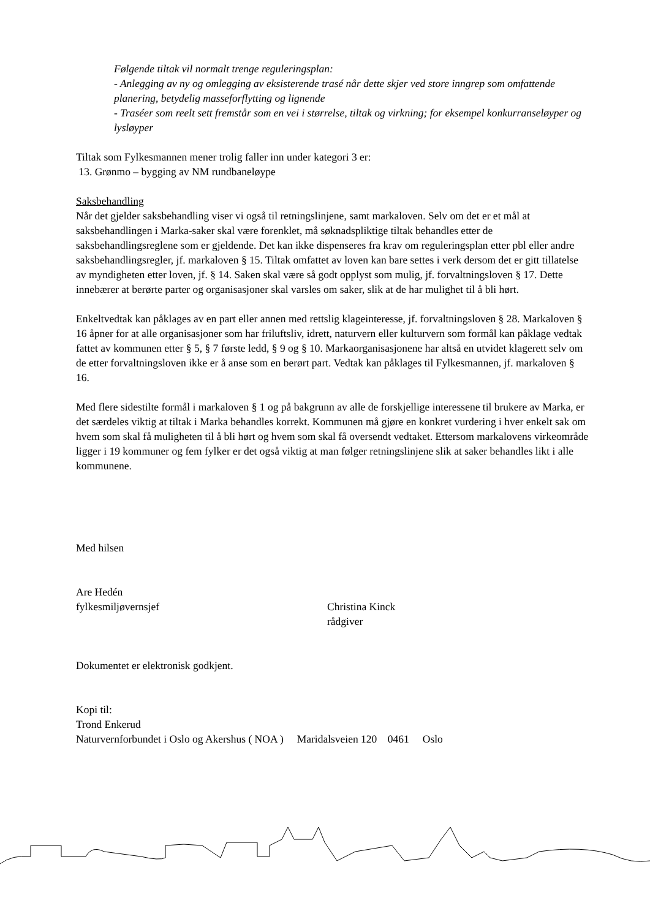Følgende tiltak vil normalt trenge reguleringsplan:
- Anlegging av ny og omlegging av eksisterende trasé når dette skjer ved store inngrep som omfattende planering, betydelig masseforflytting og lignende
- Traséer som reelt sett fremstår som en vei i størrelse, tiltak og virkning; for eksempel konkurranseløyper og lysløyper
Tiltak som Fylkesmannen mener trolig faller inn under kategori 3 er:
13. Grønmo – bygging av NM rundbaneløype
Saksbehandling
Når det gjelder saksbehandling viser vi også til retningslinjene, samt markaloven. Selv om det er et mål at saksbehandlingen i Marka-saker skal være forenklet, må søknadspliktige tiltak behandles etter de saksbehandlingsreglene som er gjeldende. Det kan ikke dispenseres fra krav om reguleringsplan etter pbl eller andre saksbehandlingsregler, jf. markaloven § 15. Tiltak omfattet av loven kan bare settes i verk dersom det er gitt tillatelse av myndigheten etter loven, jf. § 14. Saken skal være så godt opplyst som mulig, jf. forvaltningsloven § 17. Dette innebærer at berørte parter og organisasjoner skal varsles om saker, slik at de har mulighet til å bli hørt.
Enkeltvedtak kan påklages av en part eller annen med rettslig klageinteresse, jf. forvaltningsloven § 28. Markaloven § 16 åpner for at alle organisasjoner som har friluftsliv, idrett, naturvern eller kulturvern som formål kan påklage vedtak fattet av kommunen etter § 5, § 7 første ledd, § 9 og § 10. Markaorganisasjonene har altså en utvidet klagerett selv om de etter forvaltningsloven ikke er å anse som en berørt part. Vedtak kan påklages til Fylkesmannen, jf. markaloven § 16.
Med flere sidestilte formål i markaloven § 1 og på bakgrunn av alle de forskjellige interessene til brukere av Marka, er det særdeles viktig at tiltak i Marka behandles korrekt. Kommunen må gjøre en konkret vurdering i hver enkelt sak om hvem som skal få muligheten til å bli hørt og hvem som skal få oversendt vedtaket. Ettersom markalovens virkeområde ligger i 19 kommuner og fem fylker er det også viktig at man følger retningslinjene slik at saker behandles likt i alle kommunene.
Med hilsen
Are Hedén
fylkesmiljøvernsjef
Christina Kinck
rådgiver
Dokumentet er elektronisk godkjent.
Kopi til:
Trond Enkerud
Naturvernforbundet i Oslo og Akershus ( NOA ) Maridalsveien 120 0461 Oslo